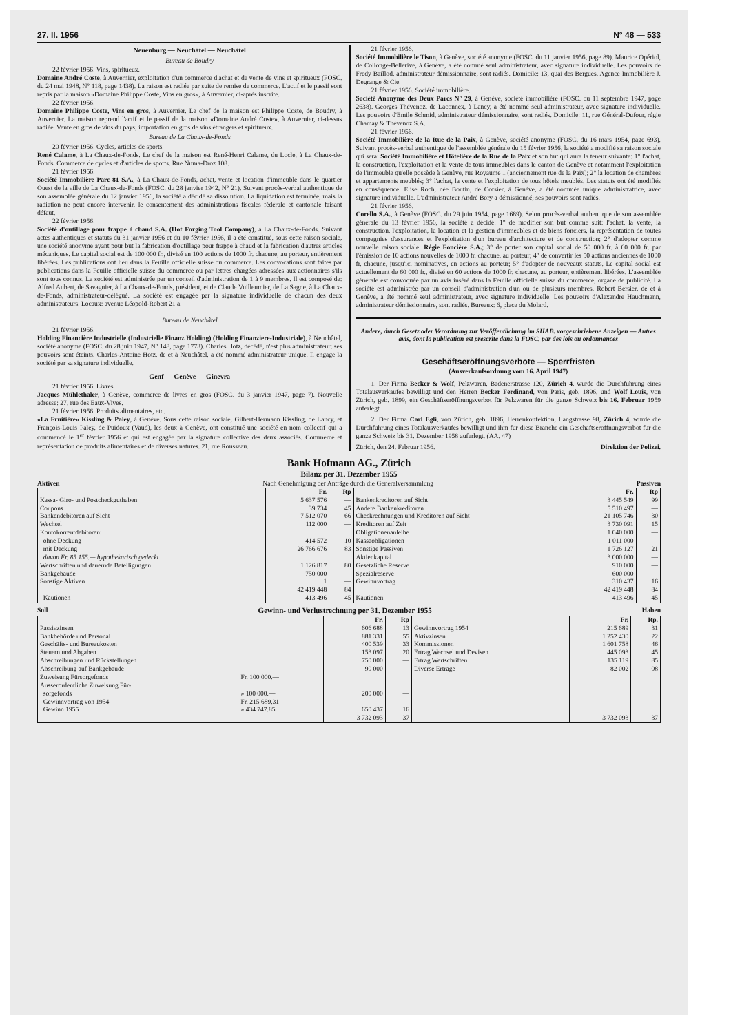27. II. 1956 N° 48 — 533
Neuenburg — Neuchâtel — Neuchâtel
Bureau de Boudry
22 février 1956. Vins, spiritueux.
Domaine André Coste, à Auvernier, exploitation d'un commerce d'achat et de vente de vins et spiritueux (FOSC. du 24 mai 1948, N° 118, page 1438). La raison est radiée par suite de remise de commerce. L'actif et le passif sont repris par la maison «Domaine Philippe Coste, Vins en gros», à Auvernier, ci-après inscrite.
22 février 1956.
Domaine Philippe Coste, Vins en gros, à Auvernier. Le chef de la maison est Philippe Coste, de Boudry, à Auvernier. La maison reprend l'actif et le passif de la maison «Domaine André Coste», à Auvernier, ci-dessus radiée. Vente en gros de vins du pays; importation en gros de vins étrangers et spiritueux.
Bureau de La Chaux-de-Fonds
20 février 1956. Cycles, articles de sports.
René Calame, à La Chaux-de-Fonds. Le chef de la maison est René-Henri Calame, du Locle, à La Chaux-de-Fonds. Commerce de cycles et d'articles de sports. Rue Numa-Droz 108.
21 février 1956.
Société Immobilière Parc 81 S.A., à La Chaux-de-Fonds, achat, vente et location d'immeuble dans le quartier Ouest de la ville de La Chaux-de-Fonds (FOSC. du 28 janvier 1942, N° 21). Suivant procès-verbal authentique de son assemblée générale du 12 janvier 1956, la société a décidé sa dissolution. La liquidation est terminée, mais la radiation ne peut encore intervenir, le consentement des administrations fiscales fédérale et cantonale faisant défaut.
22 février 1956.
Société d'outillage pour frappe à chaud S.A. (Hot Forging Tool Company), à La Chaux-de-Fonds. Suivant actes authentiques et statuts du 31 janvier 1956 et du 10 février 1956, il a été constitué, sous cette raison sociale, une société anonyme ayant pour but la fabrication d'outillage pour frappe à chaud et la fabrication d'autres articles mécaniques. Le capital social est de 100 000 fr., divisé en 100 actions de 1000 fr. chacune, au porteur, entièrement libérées. Les publications ont lieu dans la Feuille officielle suisse du commerce. Les convocations sont faites par publications dans la Feuille officielle suisse du commerce ou par lettres chargées adressées aux actionnaires s'ils sont tous connus. La société est administrée par un conseil d'administration de 1 à 9 membres. Il est composé de: Alfred Aubert, de Savagnier, à La Chaux-de-Fonds, président, et de Claude Vuilleumier, de La Sagne, à La Chaux-de-Fonds, administrateur-délégué. La société est engagée par la signature individuelle de chacun des deux administrateurs. Locaux: avenue Léopold-Robert 21 a.
Bureau de Neuchâtel
21 février 1956.
Holding Financière Industrielle (Industrielle Finanz Holding) (Holding Finanziere-Industriale), à Neuchâtel, société anonyme (FOSC. du 28 juin 1947, N° 148, page 1773). Charles Hotz, décédé, n'est plus administrateur; ses pouvoirs sont éteints. Charles-Antoine Hotz, de et à Neuchâtel, a été nommé administrateur unique. Il engage la société par sa signature individuelle.
Genf — Genève — Ginevra
21 février 1956. Livres.
Jacques Mühlethaler, à Genève, commerce de livres en gros (FOSC. du 3 janvier 1947, page 7). Nouvelle adresse: 27, rue des Eaux-Vives.
21 février 1956. Produits alimentaires, etc.
«La Fruitière» Kissling & Paley, à Genève. Sous cette raison sociale, Gilbert-Hermann Kissling, de Lancy, et François-Louis Paley, de Puidoux (Vaud), les deux à Genève, ont constitué une société en nom collectif qui a commencé le 1<sup>er</sup> février 1956 et qui est engagée par la signature collective des deux associés. Commerce et représentation de produits alimentaires et de diverses natures. 21, rue Rousseau.
21 février 1956.
Société Immobilière le Tison, à Genève, société anonyme (FOSC. du 11 janvier 1956, page 89). Maurice Opériol, de Collonge-Bellerive, à Genève, a été nommé seul administrateur, avec signature individuelle. Les pouvoirs de Fredy Baillod, administrateur démissionnaire, sont radiés. Domicile: 13, quai des Bergues, Agence Immobilière J. Degrange & Cie.
21 février 1956. Société immobilière.
Société Anonyme des Deux Parcs N° 29, à Genève, société immobilière (FOSC. du 11 septembre 1947, page 2638). Georges Thévenoz, de Laconnex, à Lancy, a été nommé seul administrateur, avec signature individuelle. Les pouvoirs d'Emile Schmid, administrateur démissionnaire, sont radiés. Domicile: 11, rue Général-Dufour, régie Chamay & Thévenoz S.A.
21 février 1956.
Société Immobilière de la Rue de la Paix, à Genève, société anonyme (FOSC. du 16 mars 1954, page 693). Suivant procès-verbal authentique de l'assemblée générale du 15 février 1956, la société a modifié sa raison sociale qui sera: Société Immobilière et Hôtelière de la Rue de la Paix et son but qui aura la teneur suivante: 1° l'achat, la construction, l'exploitation et la vente de tous immeubles dans le canton de Genève et notamment l'exploitation de l'immeuble qu'elle possède à Genève, rue Royaume 1 (anciennement rue de la Paix); 2° la location de chambres et appartements meublés; 3° l'achat, la vente et l'exploitation de tous hôtels meublés. Les statuts ont été modifiés en conséquence. Elise Roch, née Boutin, de Corsier, à Genève, a été nommée unique administratrice, avec signature individuelle. L'administrateur André Bory a démissionné; ses pouvoirs sont radiés.
21 février 1956.
Corello S.A., à Genève (FOSC. du 29 juin 1954, page 1689). Selon procès-verbal authentique de son assemblée générale du 13 février 1956, la société a décidé: 1° de modifier son but comme suit: l'achat, la vente, la construction, l'exploitation, la location et la gestion d'immeubles et de biens fonciers, la représentation de toutes compagnies d'assurances et l'exploitation d'un bureau d'architecture et de construction; 2° d'adopter comme nouvelle raison sociale: Régie Foncière S.A.; 3° de porter son capital social de 50 000 fr. à 60 000 fr. par l'émission de 10 actions nouvelles de 1000 fr. chacune, au porteur; 4° de convertir les 50 actions anciennes de 1000 fr. chacune, jusqu'ici nominatives, en actions au porteur; 5° d'adopter de nouveaux statuts. Le capital social est actuellement de 60 000 fr., divisé en 60 actions de 1000 fr. chacune, au porteur, entièrement libérées. L'assemblée générale est convoquée par un avis inséré dans la Feuille officielle suisse du commerce, organe de publicité. La société est administrée par un conseil d'administration d'un ou de plusieurs membres. Robert Bersier, de et à Genève, a été nommé seul administrateur, avec signature individuelle. Les pouvoirs d'Alexandre Hauchmann, administrateur démissionnaire, sont radiés. Bureaux: 6, place du Molard.
Andere, durch Gesetz oder Verordnung zur Veröffentlichung im SHAB. vorgeschriebene Anzeigen — Autres avis, dont la publication est prescrite dans la FOSC. par des lois ou ordonnances
Geschäftseröffnungsverbote — Sperrfristen
(Ausverkaufsordnung vom 16. April 1947)
1. Der Firma Becker & Wolf, Pelzwaren, Badenerstrasse 120, Zürich 4, wurde die Durchführung eines Totalausverkaufes bewilligt und den Herren Becker Ferdinand, von Paris, geb. 1896, und Wolf Louis, von Zürich, geb. 1899, ein Geschäftseröffnungsverbot für Pelzwaren für die ganze Schweiz bis 16. Februar 1959 auferlegt.
2. Der Firma Carl Egli, von Zürich, geb. 1896, Herrenkonfektion, Langstrasse 98, Zürich 4, wurde die Durchführung eines Totalausverkaufes bewilligt und ihm für diese Branche ein Geschäftseröffnungsverbot für die ganze Schweiz bis 31. Dezember 1958 auferlegt. (AA. 47)
Zürich, den 24. Februar 1956. Direktion der Polizei.
Bank Hofmann AG., Zürich
Bilanz per 31. Dezember 1955
Aktiven Nach Genehmigung der Anträge durch die Generalversammlung Passiven
| | Fr. | Rp | | Fr. | Rp |
| --- | --- | --- | --- | --- | --- |
| Kassa- Giro- und Postcheckguthaben | 5 637 576 | — | Bankenkreditoren auf Sicht | 3 445 549 | 99 |
| Coupons | 39 734 | 45 | Andere Bankenkreditoren | 5 510 497 | — |
| Bankendebitoren auf Sicht | 7 512 070 | 66 | Checkrechnungen und Kreditoren auf Sicht | 21 105 746 | 30 |
| Wechsel | 112 000 | — | Kreditoren auf Zeit | 3 730 091 | 15 |
| Kontokorrentdebitoren: | | | Obligationenanleihe | 1 040 000 | — |
| ohne Deckung | 414 572 | 10 | Kassaobligationen | 1 011 000 | — |
| mit Deckung | 26 766 676 | 83 | Sonstige Passiven | 1 726 127 | 21 |
| davon Fr. 85 155.— hypothekarisch gedeckt | | | Aktienkapital | 3 000 000 | — |
| Wertschriften und dauernde Beteiligungen | 1 126 817 | 80 | Gesetzliche Reserve | 910 000 | — |
| Bankgebäude | 750 000 | — | Spezialreserve | 600 000 | — |
| Sonstige Aktiven | 1 | — | Gewinnvortrag | 310 437 | 16 |
| | 42 419 448 | 84 | | 42 419 448 | 84 |
| Kautionen | 413 496 | 45 | Kautionen | 413 496 | 45 |
Soll Gewinn- und Verlustrechnung per 31. Dezember 1955 Haben
| | | Fr. | Rp | | Fr. | Rp. |
| --- | --- | --- | --- | --- | --- | --- |
| Passivzinsen | | 606 688 | 13 | Gewinnvortrag 1954 | 215 689 | 31 |
| Bankbehörde und Personal | | 881 331 | 55 | Aktivzinsen | 1 252 430 | 22 |
| Geschäfts- und Bureaukosten | | 400 539 | 33 | Kommissionen | 1 601 758 | 46 |
| Steuern und Abgaben | | 153 097 | 20 | Ertrag Wechsel und Devisen | 445 093 | 45 |
| Abschreibungen und Rückstellungen | | 750 000 | — | Ertrag Wertschriften | 135 119 | 85 |
| Abschreibung auf Bankgebäude | | 90 000 | — | Diverse Erträge | 82 002 | 08 |
| Zuweisung Fürsorgefonds | Fr. 100 000.— | | | | | |
| Ausserordentliche Zuweisung Für- sorgefonds | » 100 000.— | 200 000 | — | | | |
| Gewinnvortrag von 1954 Gewinn 1955 | Fr. 215 689.31 » 434 747.85 | 650 437 | 16 | | | |
| | | 3 732 093 | 37 | | 3 732 093 | 37 |